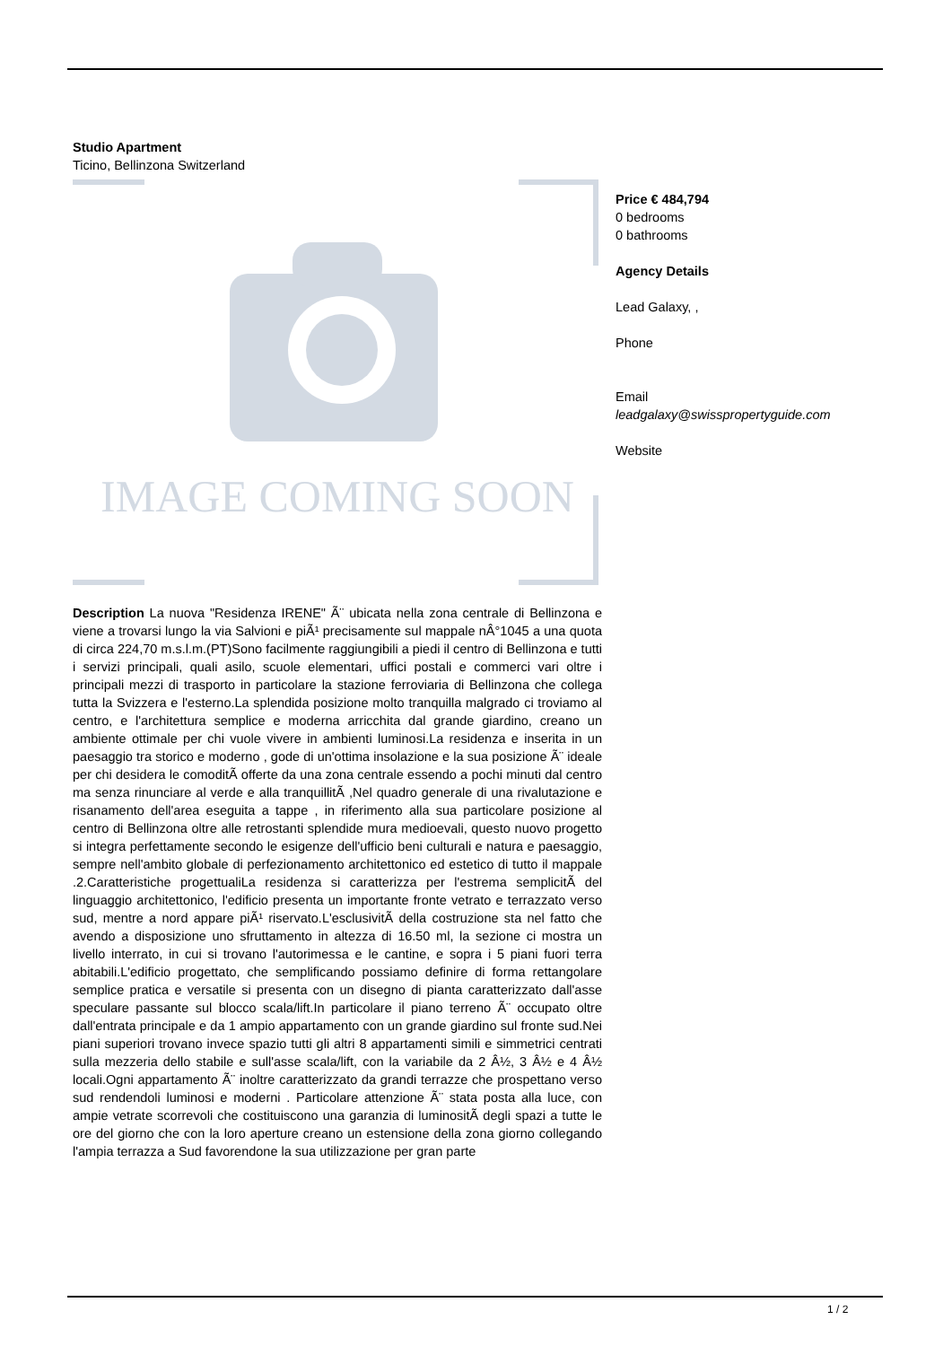Studio Apartment
Ticino, Bellinzona Switzerland
IMAGE COMING SOON
Description La nuova "Residenza IRENE" Ã¨ ubicata nella zona centrale di Bellinzona e viene a trovarsi lungo la via Salvioni e piÃ¹ precisamente sul mappale nÂ°1045 a una quota di circa 224,70 m.s.l.m.(PT)Sono facilmente raggiungibili a piedi il centro di Bellinzona e tutti i servizi principali, quali asilo, scuole elementari, uffici postali e commerci vari oltre i principali mezzi di trasporto in particolare la stazione ferroviaria di Bellinzona che collega tutta la Svizzera e l'esterno.La splendida posizione molto tranquilla malgrado ci troviamo al centro, e l'architettura semplice e moderna arricchita dal grande giardino, creano un ambiente ottimale per chi vuole vivere in ambienti luminosi.La residenza e inserita in un paesaggio tra storico e moderno , gode di un'ottima insolazione e la sua posizione Ã¨ ideale per chi desidera le comoditÃ offerte da una zona centrale essendo a pochi minuti dal centro ma senza rinunciare al verde e alla tranquillitÃ ,Nel quadro generale di una rivalutazione e risanamento dell'area eseguita a tappe , in riferimento alla sua particolare posizione al centro di Bellinzona oltre alle retrostanti splendide mura medioevali, questo nuovo progetto si integra perfettamente secondo le esigenze dell'ufficio beni culturali e natura e paesaggio, sempre nell'ambito globale di perfezionamento architettonico ed estetico di tutto il mappale .2.Caratteristiche progettualiLa residenza si caratterizza per l'estrema semplicitÃ del linguaggio architettonico, l'edificio presenta un importante fronte vetrato e terrazzato verso sud, mentre a nord appare piÃ¹ riservato.L'esclusivitÃ della costruzione sta nel fatto che avendo a disposizione uno sfruttamento in altezza di 16.50 ml, la sezione ci mostra un livello interrato, in cui si trovano l'autorimessa e le cantine, e sopra i 5 piani fuori terra abitabili.L'edificio progettato, che semplificando possiamo definire di forma rettangolare semplice pratica e versatile si presenta con un disegno di pianta caratterizzato dall'asse speculare passante sul blocco scala/lift.In particolare il piano terreno Ã¨ occupato oltre dall'entrata principale e da 1 ampio appartamento con un grande giardino sul fronte sud.Nei piani superiori trovano invece spazio tutti gli altri 8 appartamenti simili e simmetrici centrati sulla mezzeria dello stabile e sull'asse scala/lift, con la variabile da 2 Â½, 3 Â½ e 4 Â½ locali.Ogni appartamento Ã¨ inoltre caratterizzato da grandi terrazze che prospettano verso sud rendendoli luminosi e moderni . Particolare attenzione Ã¨ stata posta alla luce, con ampie vetrate scorrevoli che costituiscono una garanzia di luminositÃ degli spazi a tutte le ore del giorno che con la loro aperture creano un estensione della zona giorno collegando l'ampia terrazza a Sud favorendone la sua utilizzazione per gran parte
Price € 484,794
0 bedrooms
0 bathrooms
Agency Details
Lead Galaxy, ,
Phone
Email
leadgalaxy@swisspropertyguide.com
Website
1 / 2